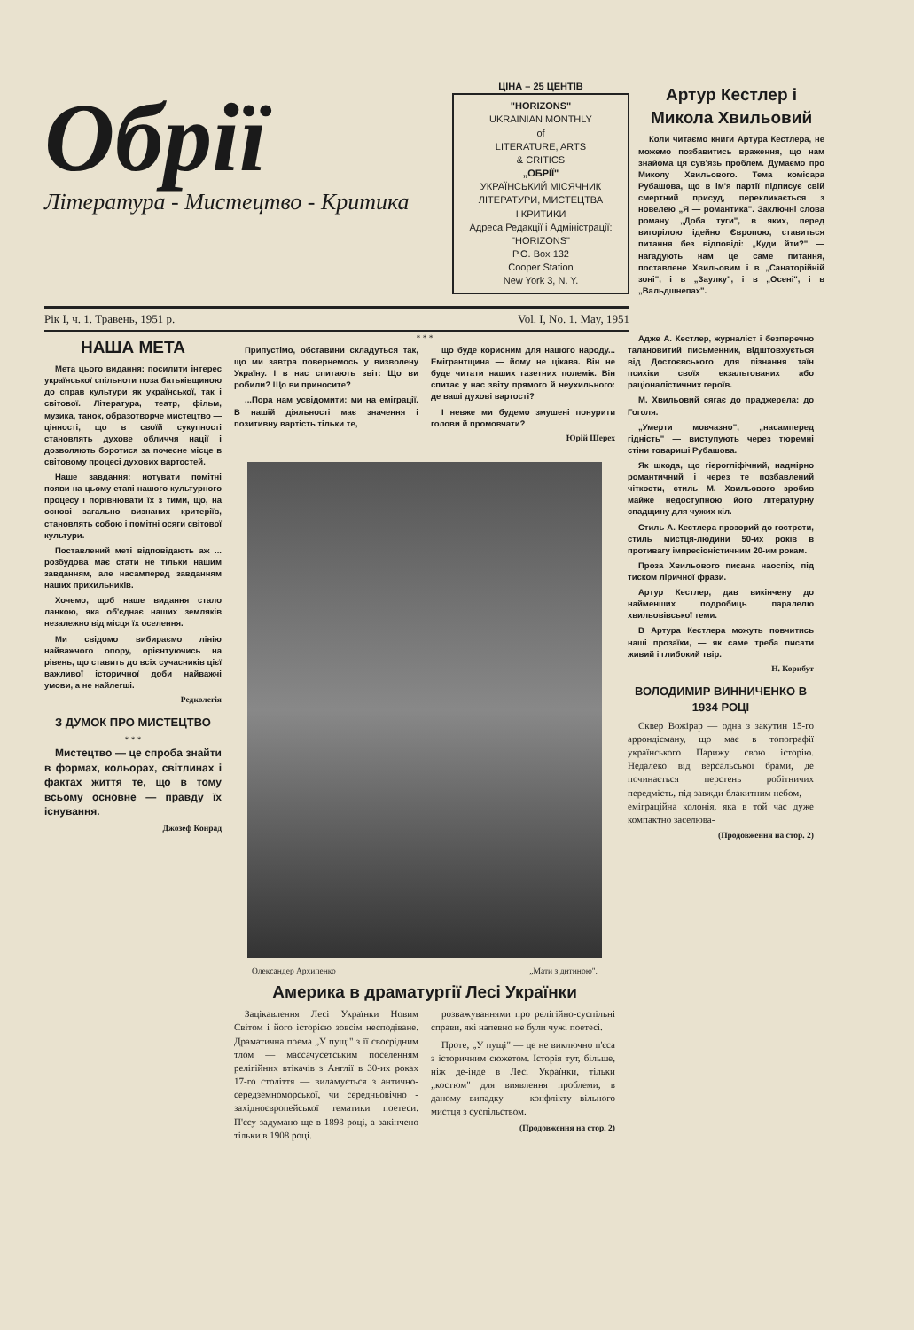Обрії
Література - Мистецтво - Критика
ЦІНА – 25 ЦЕНТІВ
"HORIZONS"
UKRAINIAN MONTHLY
of
LITERATURE, ARTS
& CRITICS
„ОБРІЇ"
УКРАЇНСЬКИЙ МІСЯЧНИК
ЛІТЕРАТУРИ, МИСТЕЦТВА
І КРИТИКИ
Адреса Редакції і Адміністрації:
"HORIZONS"
P.O. Box 132
Cooper Station
New York 3, N. Y.
Артур Кестлер і Микола Хвильовий
Коли читаємо книги Артура Кестлера, не можемо позбавитись враження, що нам знайома ця сув'язь проблем. Думаємо про Миколу Хвильового. Тема комісара Рубашова, що в ім'я партії підписує свій смертний присуд, перекликається з новелею „Я — романтика". Заключні слова роману „Доба туги", в яких, перед вигорілою ідейно Європою, ставиться питання без відповіді: „Куди йти?" — нагадують нам це саме питання, поставлене Хвильовим і в „Санаторійній зоні", і в „Заулку", і в „Осені", і в „Вальдшнепах".
Рік І, ч. 1. Травень, 1951 р. Vol. I, No. 1. May, 1951
НАША МЕТА
Мета цього видання: посилити інтерес української спільноти поза батьківщиною до справ культури як української, так і світової. Література, театр, фільм, музика, танок, образотворче мистецтво — цінності, що в своїй сукупності становлять духове обличчя нації і дозволяють боротися за почесне місце в світовому процесі духових вартостей.
Наше завдання: нотувати помітні появи на цьому етапі нашого культурного процесу і порівнювати їх з тими, що, на основі загально визнаних критеріїв, становлять собою і помітні осяги світової культури.
Поставлений меті відповідають аж ... розбудова має стати не тільки нашим завданням, але насамперед завданням наших прихильників.
Хочемо, щоб наше видання стало ланкою, яка об'єднає наших земляків незалежно від місця їх оселення.
Ми свідомо вибираємо лінію найважчого опору, орієнтуючись на рівень, що ставить до всіх сучасників цієї важливої історичної доби найважчі умови, а не найлегші.
Редколегія
З ДУМОК ПРО МИСТЕЦТВО
* * *
Мистецтво — це спроба знайти в формах, кольорах, світлинах і фактах життя те, що в тому всьому основне — правду їх існування.
Джозеф Конрад
* * *
Припустімо, обставини складуться так, що ми завтра повернемось у визволену Україну. І в нас спитають звіт: Що ви робили? Що ви приносите?
...Пора нам усвідомити: ми на еміграції. В нашій діяльності має значення і позитивну вартість тільки те,
що буде корисним для нашого народу... Емігрантщина — йому не цікава. Він не буде читати наших газетних полемік. Він спитає у нас звіту прямого й неухильного: де ваші духові вартості?
І невже ми будемо змушені понурити голови й промовчати?
Юрій Шерех
Олександер Архипенко „Мати з дитиною".
Америка в драматургії Лесі Українки
Зацікавлення Лесі Українки Новим Світом і його історією зовсім несподіване. Драматична поема „У пущі" з її своєрідним тлом — массачусетським поселенням релігійних втікачів з Англії в 30-их роках 17-го століття — виламується з антично-середземноморської, чи середньовічно - західноєвропейської тематики поетеси. П'єсу задумано ще в 1898 році, а закінчено тільки в 1908 році.
розважуваннями про релігійно-суспільні справи, які напевно не були чужі поетесі.
Проте, „У пущі" — це не виключно п'єса з історичним сюжетом. Історія тут, більше, ніж де-інде в Лесі Українки, тільки „костюм" для виявлення проблеми, в даному випадку — конфлікту вільного мистця з суспільством.
(Продовження на стор. 2)
Адже А. Кестлер, журналіст і безперечно талановитий письменник, відштовхується від Достоєвського для пізнання таїн психіки своїх екзальтованих або раціоналістичних героїв.
М. Хвильовий сягає до праджерела: до Гоголя.
„Умерти мовчазно", „насамперед гідність" — виступують через тюремні стіни товариші Рубашова.
Як шкода, що гієрогліфічний, надмірно романтичний і через те позбавлений чіткости, стиль М. Хвильового зробив майже недоступною його літературну спадщину для чужих кіл.
Стиль А. Кестлера прозорий до гостроти, стиль мистця-людини 50-их років в противагу імпресіоністичним 20-им рокам.
Проза Хвильового писана наоспіх, під тиском ліричної фрази.
Артур Кестлер, дав викінчену до найменших подробиць паралелю хвильовівської теми.
В Артура Кестлера можуть повчитись наші прозаїки, — як саме треба писати живий і глибокий твір.
Н. Корибут
ВОЛОДИМИР ВИННИЧЕНКО В 1934 РОЦІ
Сквер Вожірар — одна з закутин 15-го аррондісману, що має в топографії українського Парижу свою історію. Недалеко від версальської брами, де починається перстень робітничих передмість, під завжди блакитним небом, — еміграційна колонія, яка в той час дуже компактно заселюва-
(Продовження на стор. 2)